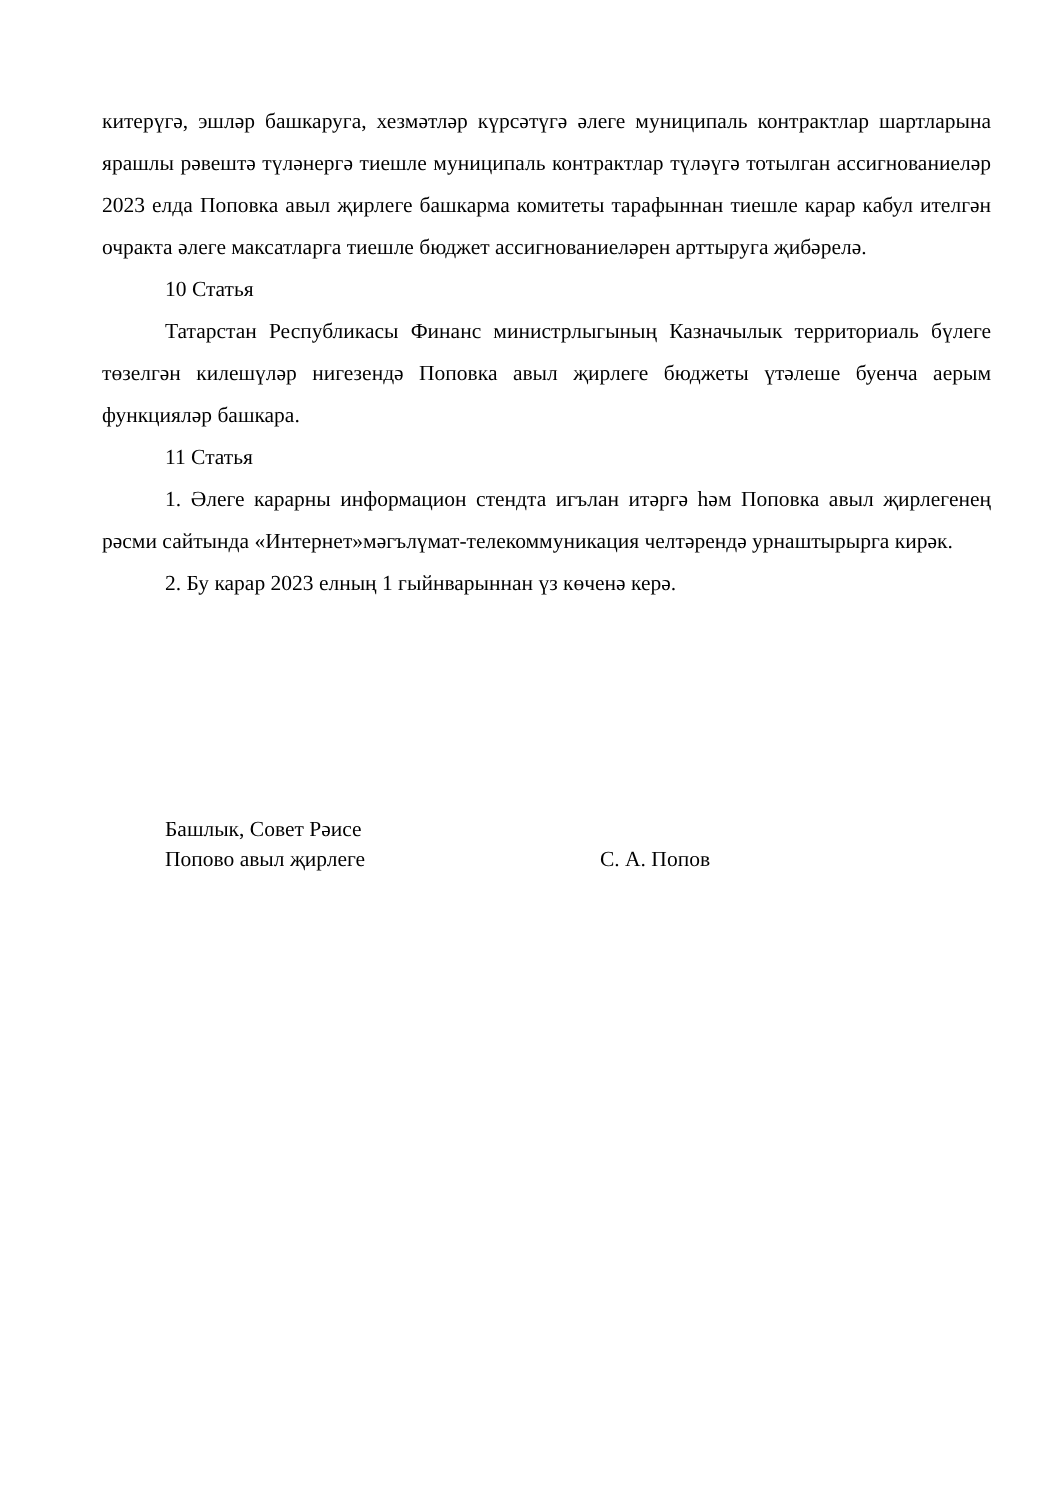китерүгә, эшләр башкаруга, хезмәтләр күрсәтүгә әлеге муниципаль контрактлар шартларына ярашлы рәвештә түләнергә тиешле муниципаль контрактлар түләүгә тотылган ассигнованиеләр 2023 елда Поповка авыл җирлеге башкарма комитеты тарафыннан тиешле карар кабул ителгән очракта әлеге максатларга тиешле бюджет ассигнованиеләрен арттыруга җибәрелә.
10 Статья
Татарстан Республикасы Финанс министрлыгының Казначылык территориаль бүлеге төзелгән килешүләр нигезендә Поповка авыл җирлеге бюджеты үтәлеше буенча аерым функцияләр башкара.
11 Статья
1. Әлеге карарны информацион стендта игълан итәргә һәм Поповка авыл җирлегенең рәсми сайтында «Интернет»мәгълүмат-телекоммуникация челтәрендә урнаштырырга кирәк.
2. Бу карар 2023 елның 1 гыйнварыннан үз көченә керә.
Башлык, Совет Рәисе
Попово авыл җирлеге С. А. Попов